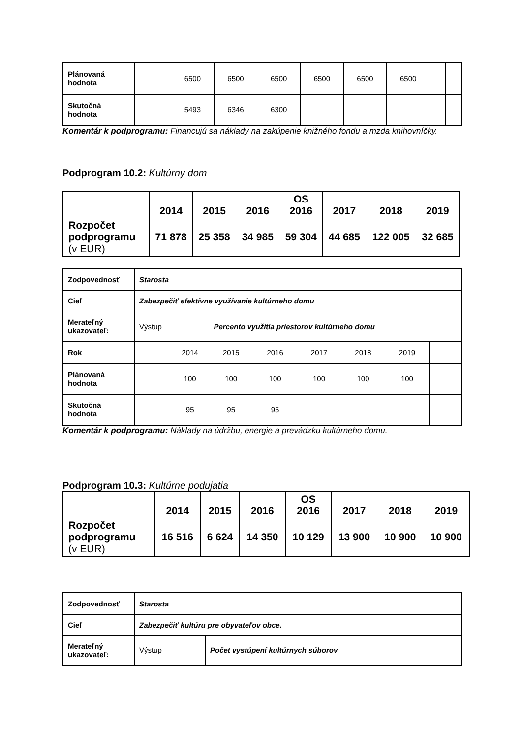| Plánovaná hodnota | | 6500 | 6500 | 6500 | 6500 | 6500 | 6500 | | |
| Skutočná hodnota | | 5493 | 6346 | 6300 | | | | | |
Komentár k podprogramu: Financujú sa náklady na zakúpenie knižného fondu a mzda knihovníčky.
Podprogram 10.2: Kultúrny dom
| | 2014 | 2015 | 2016 | OS 2016 | 2017 | 2018 | 2019 |
| Rozpočet podprogramu (v EUR) | 71 878 | 25 358 | 34 985 | 59 304 | 44 685 | 122 005 | 32 685 |
| Zodpovednosť | Starosta | | | | | | | | |
| Cieľ | Zabezpečiť efektívne využívanie kultúrneho domu | | | | | | | | |
| Merateľný ukazovateľ: | Výstup | | Percento využitia priestorov kultúrneho domu | | | | | | |
| Rok | | 2014 | 2015 | 2016 | 2017 | 2018 | 2019 | | |
| Plánovaná hodnota | | 100 | 100 | 100 | 100 | 100 | 100 | | |
| Skutočná hodnota | | 95 | 95 | 95 | | | | | |
Komentár k podprogramu: Náklady na údržbu, energie a prevádzku kultúrneho domu.
Podprogram 10.3: Kultúrne podujatia
| | 2014 | 2015 | 2016 | OS 2016 | 2017 | 2018 | 2019 |
| Rozpočet podprogramu (v EUR) | 16 516 | 6 624 | 14 350 | 10 129 | 13 900 | 10 900 | 10 900 |
| Zodpovednosť | Starosta | |
| Cieľ | Zabezpečiť kultúru pre obyvateľov obce. | |
| Merateľný ukazovateľ: | Výstup | Počet vystúpení kultúrnych súborov |